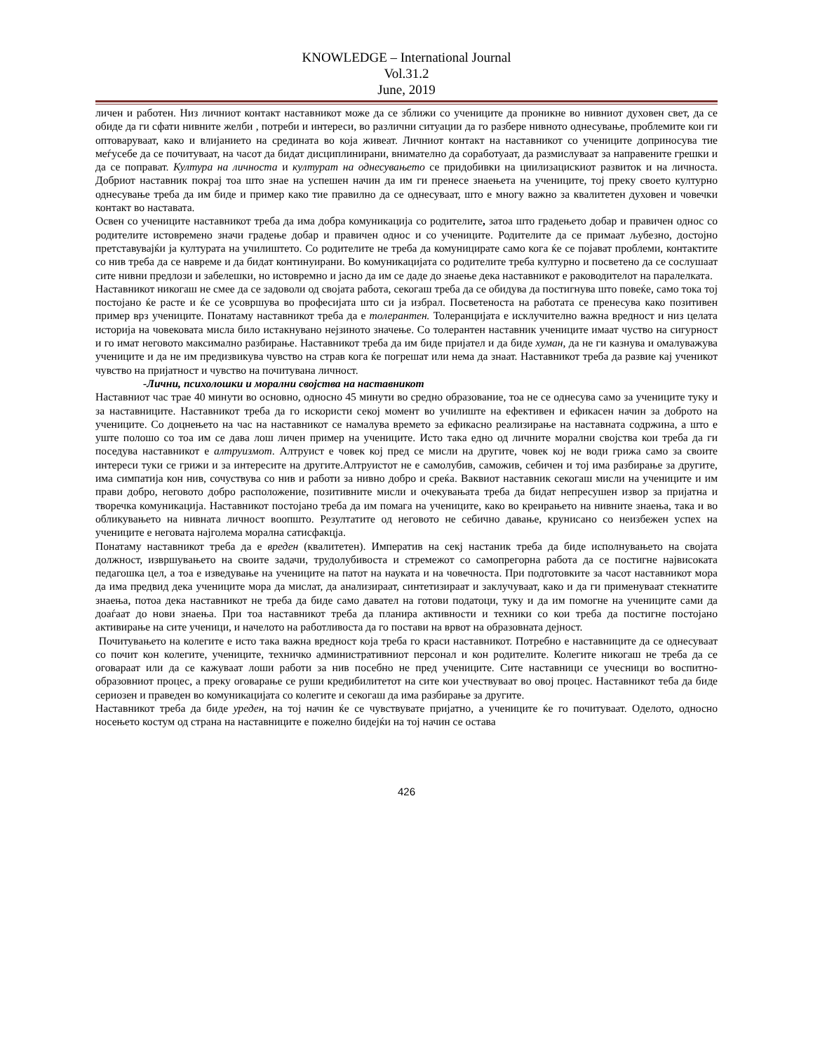KNOWLEDGE – International Journal
Vol.31.2
June, 2019
личен и работен. Низ личниот контакт наставникот може да се зближи со учениците да проникне во нивниот духовен свет, да се обиде да ги сфати нивните желби , потреби и интереси, во различни ситуации да го разбере нивното однесување, проблемите кои ги оптоваруваат, како и влијанието на средината во која живеат. Личниот контакт на наставникот со учениците доприносува тие меѓусебе да се почитуваат, на часот да бидат дисциплинирани, внимателно да соработуаат, да размислуваат за направените грешки и да се поправат. Култура на личноста и културат на однесувањето се придобивки на циилизацискиот развиток и на личноста. Добриот наставник покрај тоа што знае на успешен начин да им ги пренесе знаењета на учениците, тој преку своето културно однесување треба да им биде и пример како тие правилно да се однесуваат, што е многу важно за квалитетен духовен и човечки контакт во наставата.
Освен со учениците наставникот треба да има добра комуникација со родителите, затоа што градењето добар и правичен однос со родителите истовремено значи градење добар и правичен однос и со учениците. Родителите да се примаат љубезно, достојно претставувајќи ја културата на училиштето. Со родителите не треба да комуницирате само кога ќе се појават проблеми, контактите со нив треба да се навреме и да бидат континуирани. Во комуникацијата со родителите треба културно и посветено да се сослушаат сите нивни предлози и забелешки, но истовремно и јасно да им се даде до знаење дека наставникот е раководителот на паралелката.
Наставникот никогаш не смее да се задоволи од својата работа, секогаш треба да се обидува да постигнува што повеќе, само тока тој постојано ќе расте и ќе се усовршува во професијата што си ја избрал. Посветеноста на работата се пренесува како позитивен пример врз учениците. Понатаму наставникот треба да е толерантен. Толеранцијата е исклучително важна вредност и низ целата историја на човековата мисла било истакнувано нејзиното значење. Со толерантен наставник учениците имаат чуство на сигурност и го имат неговото максимално разбирање. Наставникот треба да им биде пријател и да биде хуман, да не ги казнува и омалуважува учениците и да не им предизвикува чувство на страв кога ќе погрешат или нема да знаат. Наставникот треба да развие кај ученикот чувство на пријатност и чувство на почитувана личност.
-Лични, психолошки и морални својства на наставникот
Наставниот час трае 40 минути во основно, односно 45 минути во средно образование, тоа не се однесува само за учениците туку и за наставниците. Наставникот треба да го искористи секој момент во училиште на ефективен и ефикасен начин за доброто на учениците. Со доцнењето на час на наставникот се намалува времето за ефикасно реализирање на наставната содржина, а што е уште полошо со тоа им се дава лош личен пример на учениците. Исто така едно од личните морални својства кои треба да ги поседува наставникот е алтруизмот. Алтруист е човек кој пред се мисли на другите, човек кој не води грижа само за своите интереси туки се грижи и за интересите на другите.Алтруистот не е самолубив, саможив, себичен и тој има разбирање за другите, има симпатија кон нив, сочуствува со нив и работи за нивно добро и среќа. Ваквиот наставник секогаш мисли на учениците и им прави добро, неговото добро расположение, позитивните мисли и очекувањата треба да бидат непресушен извор за пријатна и творечка комуникација. Наставникот постојано треба да им помага на учениците, како во креирањето на нивните знаења, така и во обликувањето на нивната личност воопшто. Резултатите од неговото не себично давање, крунисано со неизбежен успех на учениците е неговата најголема морална сатисфакцја.
Понатаму наставникот треба да е вреден (квалитетен). Императив на секј настаник треба да биде исполнувањето на својата должност, извршувањето на своите задачи, трудолубивоста и стремежот со самопрегорна работа да се постигне највисоката педагошка цел, а тоа е изведување на учениците на патот на науката и на човечноста. При подготовките за часот наставникот мора да има предвид дека учениците мора да мислат, да анализираат, синтетизираат и заклучуваат, како и да ги применуваат стекнатите знаења, потоа дека наставникот не треба да биде само давател на готови податоци, туку и да им помогне на учениците сами да доаѓаат до нови знаења. При тоа наставникот треба да планира активности и техники со кои треба да постигне постојано активирање на сите ученици, и начелото на работливоста да го постави на врвот на образовната дејност.
Почитувањето на колегите е исто така важна вредност која треба го краси наставникот. Потребно е наставниците да се однесуваат со почит кон колегите, учениците, техничко административниот персонал и кон родителите. Колегите никогаш не треба да се оговараат или да се кажуваат лоши работи за нив посебно не пред учениците. Сите наставници се учесници во воспитно-образовниот процес, а преку оговарање се руши кредибилитетот на сите кои учествуваат во овој процес. Наставникот теба да биде сериозен и праведен во комуникацијата со колегите и секогаш да има разбирање за другите.
Наставникот треба да биде уреден, на тој начин ќе се чувствувате пријатно, а учениците ќе го почитуваат. Оделото, односно носењето костум од страна на наставниците е пожелно бидејќи на тој начин се остава
426